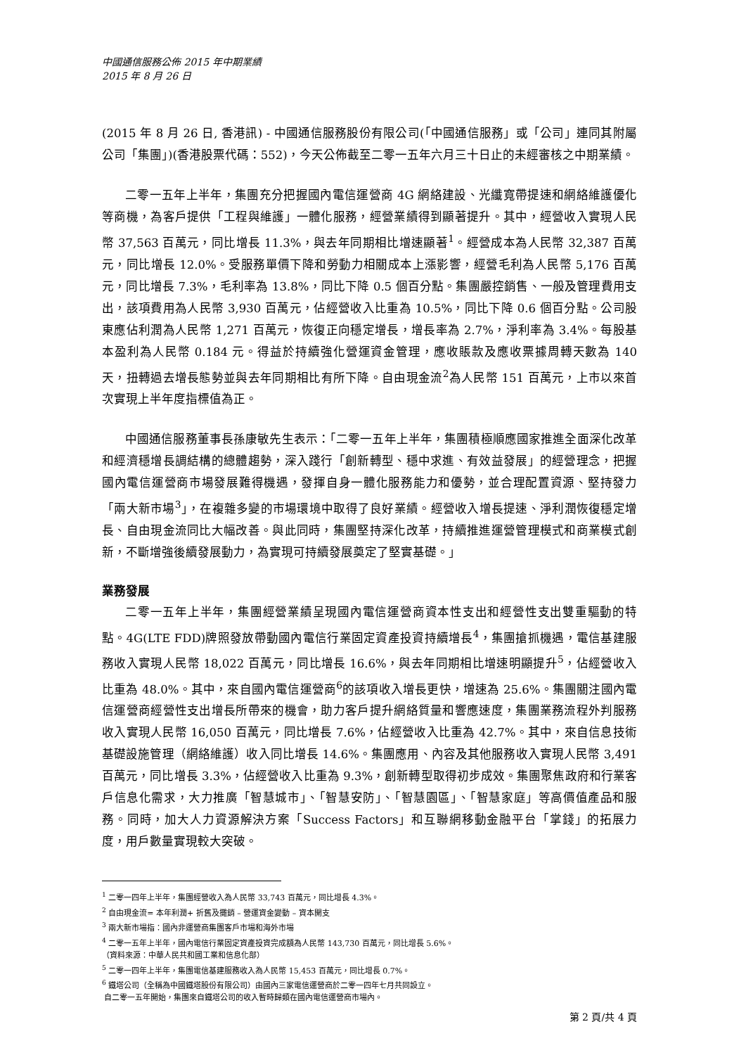中國通信服務公佈 2015 年中期業績
2015 年 8 月 26 日
(2015 年 8 月 26 日, 香港訊) - 中國通信服務股份有限公司(「中國通信服務」或「公司」連同其附屬公司「集團」)(香港股票代碼：552)，今天公佈截至二零一五年六月三十日止的未經審核之中期業績。
二零一五年上半年，集團充分把握國內電信運營商 4G 網絡建設、光纖寬帶提速和網絡維護優化等商機，為客戶提供「工程與維護」一體化服務，經營業績得到顯著提升。其中，經營收入實現人民幣 37,563 百萬元，同比增長 11.3%，與去年同期相比增速顯著<sup>1</sup>。經營成本為人民幣 32,387 百萬元，同比增長 12.0%。受服務單價下降和勞動力相關成本上漲影響，經營毛利為人民幣 5,176 百萬元，同比增長 7.3%，毛利率為 13.8%，同比下降 0.5 個百分點。集團嚴控銷售、一般及管理費用支出，該項費用為人民幣 3,930 百萬元，佔經營收入比重為 10.5%，同比下降 0.6 個百分點。公司股東應佔利潤為人民幣 1,271 百萬元，恢復正向穩定增長，增長率為 2.7%，淨利率為 3.4%。每股基本盈利為人民幣 0.184 元。得益於持續強化營運資金管理，應收賬款及應收票據周轉天數為 140 天，扭轉過去增長態勢並與去年同期相比有所下降。自由現金流<sup>2</sup>為人民幣 151 百萬元，上市以來首次實現上半年度指標值為正。
中國通信服務董事長孫康敏先生表示：「二零一五年上半年，集團積極順應國家推進全面深化改革和經濟穩增長調結構的總體趨勢，深入踐行「創新轉型、穩中求進、有效益發展」的經營理念，把握國內電信運營商市場發展難得機遇，發揮自身一體化服務能力和優勢，並合理配置資源、堅持發力「兩大新市場<sup>3</sup>」，在複雜多變的市場環境中取得了良好業績。經營收入增長提速、淨利潤恢復穩定增長、自由現金流同比大幅改善。與此同時，集團堅持深化改革，持續推進運營管理模式和商業模式創新，不斷增強後續發展動力，為實現可持續發展奠定了堅實基礎。」
業務發展
二零一五年上半年，集團經營業績呈現國內電信運營商資本性支出和經營性支出雙重驅動的特點。4G(LTE FDD)牌照發放帶動國內電信行業固定資產投資持續增長<sup>4</sup>，集團搶抓機遇，電信基建服務收入實現人民幣 18,022 百萬元，同比增長 16.6%，與去年同期相比增速明顯提升<sup>5</sup>，佔經營收入比重為 48.0%。其中，來自國內電信運營商<sup>6</sup>的該項收入增長更快，增速為 25.6%。集團關注國內電信運營商經營性支出增長所帶來的機會，助力客戶提升網絡質量和響應速度，集團業務流程外判服務收入實現人民幣 16,050 百萬元，同比增長 7.6%，佔經營收入比重為 42.7%。其中，來自信息技術基礎設施管理（網絡維護）收入同比增長 14.6%。集團應用、內容及其他服務收入實現人民幣 3,491 百萬元，同比增長 3.3%，佔經營收入比重為 9.3%，創新轉型取得初步成效。集團聚焦政府和行業客戶信息化需求，大力推廣「智慧城市」、「智慧安防」、「智慧園區」、「智慧家庭」等高價值產品和服務。同時，加大人力資源解決方案「Success Factors」和互聯網移動金融平台「掌錢」的拓展力度，用戶數量實現較大突破。
<sup>1</sup> 二零一四年上半年，集團經營收入為人民幣 33,743 百萬元，同比增長 4.3%。
<sup>2</sup> 自由現金流= 本年利潤+ 折舊及攤銷 – 營運資金變動 – 資本開支
<sup>3</sup> 兩大新市場指：國內非運營商集團客戶市場和海外市場
<sup>4</sup> 二零一五年上半年，國內電信行業固定資產投資完成額為人民幣 143,730 百萬元，同比增長 5.6%。
（資料來源：中華人民共和國工業和信息化部）
<sup>5</sup> 二零一四年上半年，集團電信基建服務收入為人民幣 15,453 百萬元，同比增長 0.7%。
<sup>6</sup> 鐵塔公司（全稱為中國鐵塔股份有限公司）由國內三家電信運營商於二零一四年七月共同設立。
自二零一五年開始，集團來自鐵塔公司的收入暫時歸類在國內電信運營商市場內。
第 2 頁/共 4 頁